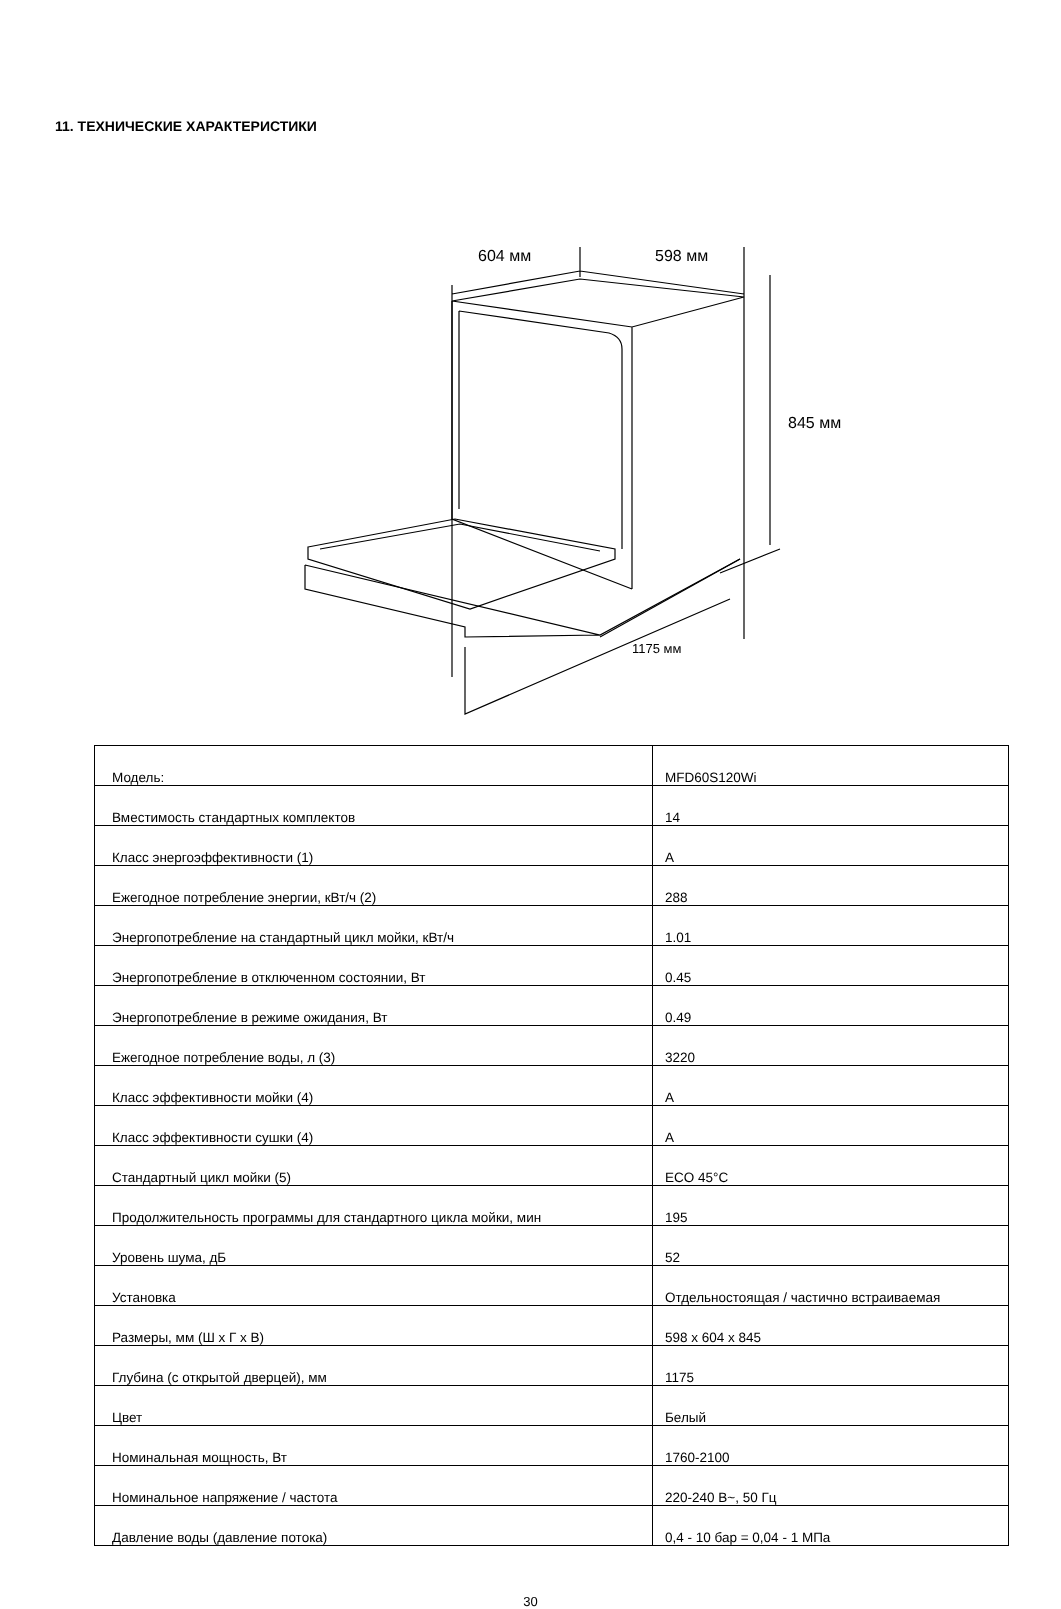11. ТЕХНИЧЕСКИЕ ХАРАКТЕРИСТИКИ
604 мм 598 мм
845 мм
1175 мм
| Модель: | MFD60S120Wi |
| Вместимость стандартных комплектов | 14 |
| Класс энергоэффективности (1) | A |
| Ежегодное потребление энергии, кВт/ч (2) | 288 |
| Энергопотребление на стандартный цикл мойки, кВт/ч | 1.01 |
| Энергопотребление в отключенном состоянии, Вт | 0.45 |
| Энергопотребление в режиме ожидания, Вт | 0.49 |
| Ежегодное потребление воды, л (3) | 3220 |
| Класс эффективности мойки (4) | A |
| Класс эффективности сушки (4) | A |
| Стандартный цикл мойки (5) | ECO 45°C |
| Продолжительность программы для стандартного цикла мойки, мин | 195 |
| Уровень шума, дБ | 52 |
| Установка | Отдельностоящая / частично встраиваемая |
| Размеры, мм (Ш х Г х В) | 598 x 604 x 845 |
| Глубина (с открытой дверцей), мм | 1175 |
| Цвет | Белый |
| Номинальная мощность, Вт | 1760-2100 |
| Номинальное напряжение / частота | 220-240 В~, 50 Гц |
| Давление воды (давление потока) | 0,4 - 10 бар = 0,04 - 1 МПа |
30